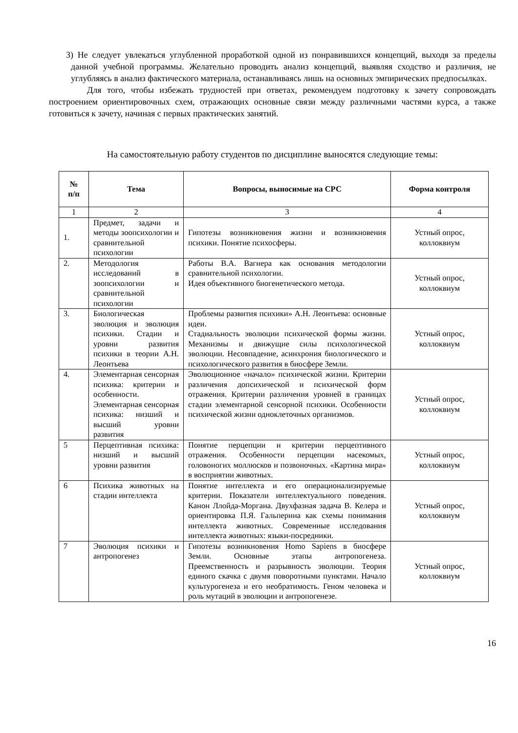3) Не следует увлекаться углубленной проработкой одной из понравившихся концепций, выходя за пределы данной учебной программы. Желательно проводить анализ концепций, выявляя сходство и различия, не углубляясь в анализ фактического материала, останавливаясь лишь на основных эмпирических предпосылках.
Для того, чтобы избежать трудностей при ответах, рекомендуем подготовку к зачету сопровождать построением ориентировочных схем, отражающих основные связи между различными частями курса, а также готовиться к зачету, начиная с первых практических занятий.
На самостоятельную работу студентов по дисциплине выносятся следующие темы:
| № п/п | Тема | Вопросы, выносимые на СРС | Форма контроля |
| --- | --- | --- | --- |
| 1 | 2 | 3 | 4 |
| 1. | Предмет, задачи и методы зоопсихологии и сравнительной психологии | Гипотезы возникновения жизни и возникновения психики. Понятие психосферы. | Устный опрос, коллоквиум |
| 2. | Методология исследований в зоопсихологии и сравнительной психологии | Работы В.А. Вагнера как основания методологии сравнительной психологии. Идея объективного биогенетического метода. | Устный опрос, коллоквиум |
| 3. | Биологическая эволюция и эволюция психики. Стадии и уровни развития психики в теории А.Н. Леонтьева | Проблемы развития психики» А.Н. Леонтьева: основные идеи. Стадиальность эволюции психической формы жизни. Механизмы и движущие силы психологической эволюции. Несовпадение, асинхрония биологического и психологического развития в биосфере Земли. | Устный опрос, коллоквиум |
| 4. | Элементарная сенсорная психика: критерии и особенности. Элементарная сенсорная психика: низший и высший уровни развития | Эволюционное «начало» психической жизни. Критерии различения допсихической и психической форм отражения. Критерии различения уровней в границах стадии элементарной сенсорной психики. Особенности психической жизни одноклеточных организмов. | Устный опрос, коллоквиум |
| 5 | Перцептивная психика: низший и высший уровни развития | Понятие перцепции и критерии перцептивного отражения. Особенности перцепции насекомых, головоногих моллюсков и позвоночных. «Картина мира» в восприятии животных. | Устный опрос, коллоквиум |
| 6 | Психика животных на стадии интеллекта | Понятие интеллекта и его операционализируемые критерии. Показатели интеллектуального поведения. Канон Ллойда-Моргана. Двухфазная задача В. Келера и ориентировка П.Я. Гальперина как схемы понимания интеллекта животных. Современные исследования интеллекта животных: языки-посредники. | Устный опрос, коллоквиум |
| 7 | Эволюция психики и антропогенез | Гипотезы возникновения Homo Sapiens в биосфере Земли. Основные этапы антропогенеза. Преемственность и разрывность эволюции. Теория единого скачка с двумя поворотными пунктами. Начало культурогенеза и его необратимость. Геном человека и роль мутаций в эволюции и антропогенезе. | Устный опрос, коллоквиум |
16